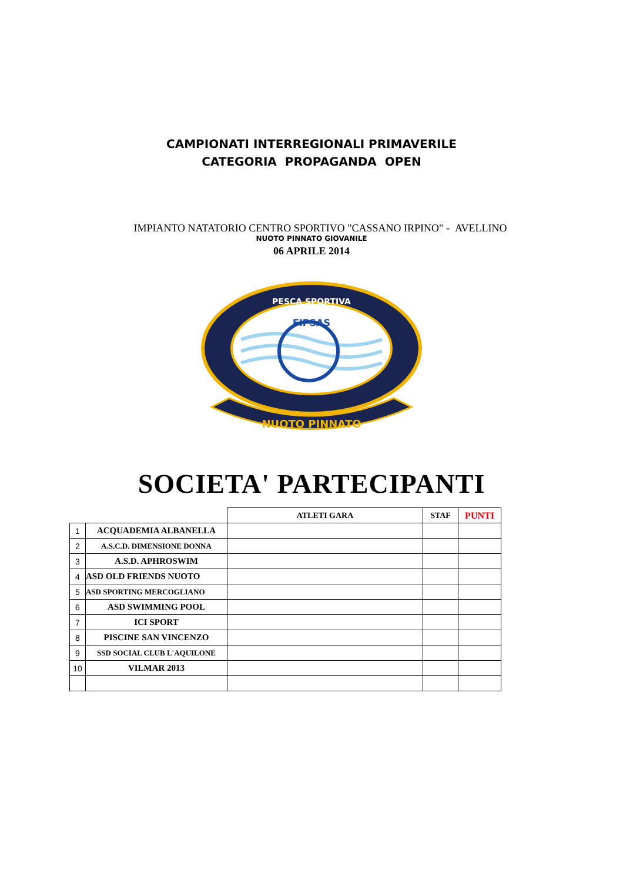CAMPIONATI INTERREGIONALI PRIMAVERILE
CATEGORIA PROPAGANDA OPEN
IMPIANTO NATATORIO CENTRO SPORTIVO "CASSANO IRPINO" - AVELLINO
NUOTO PINNATO GIOVANILE
06 APRILE 2014
NUOTO PINNATO
PESCA SPORTIVA
FIPSAS
SOCIETA' PARTECIPANTI
| | | ATLETI GARA | STAF | PUNTI |
| --- | --- | --- | --- | --- |
| 1 | ACQUADEMIA ALBANELLA | | | |
| 2 | A.S.C.D. DIMENSIONE DONNA | | | |
| 3 | A.S.D. APHROSWIM | | | |
| 4 | ASD OLD FRIENDS NUOTO | | | |
| 5 | ASD SPORTING MERCOGLIANO | | | |
| 6 | ASD SWIMMING POOL | | | |
| 7 | ICI SPORT | | | |
| 8 | PISCINE SAN VINCENZO | | | |
| 9 | SSD SOCIAL CLUB L'AQUILONE | | | |
| 10 | VILMAR 2013 | | | |